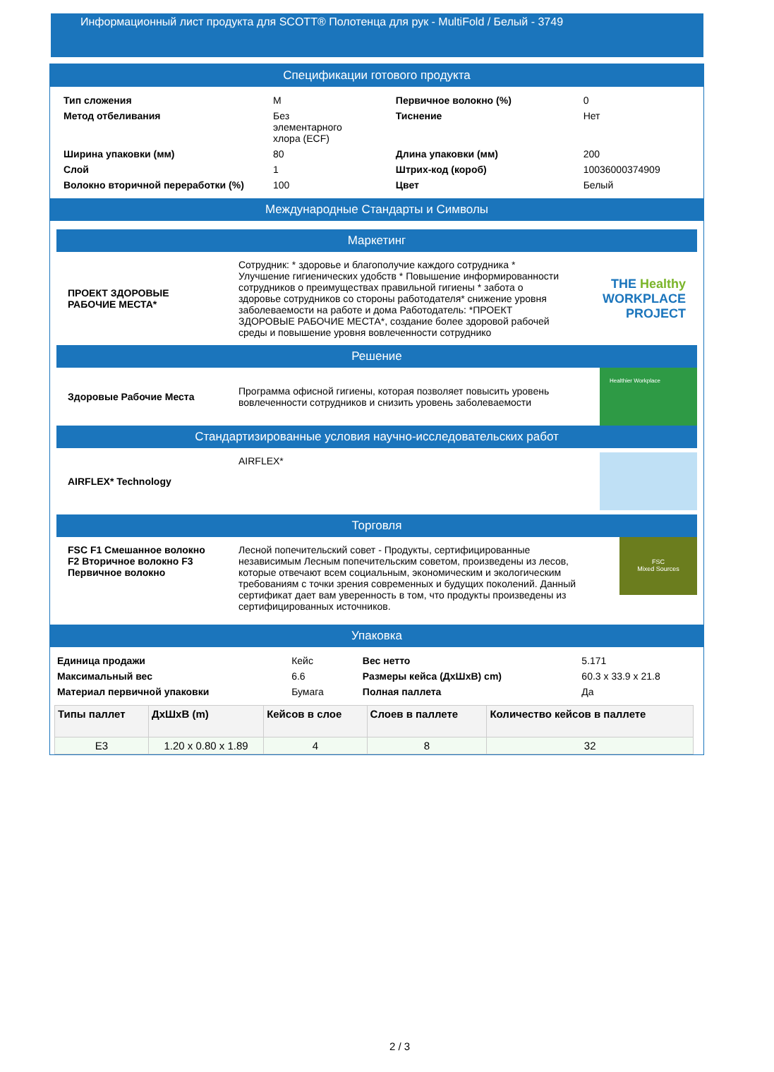Информационный лист продукта для SCOTT® Полотенца для рук - MultiFold / Белый - 3749
Спецификации готового продукта
| Тип сложения | M | Первичное волокно (%) | 0 |
| Метод отбеливания | Без элементарного хлора (ECF) | Тиснение | Нет |
| Ширина упаковки (мм) | 80 | Длина упаковки (мм) | 200 |
| Слой | 1 | Штрих-код (короб) | 10036000374909 |
| Волокно вторичной переработки (%) | 100 | Цвет | Белый |
Международные Стандарты и Символы
Маркетинг
| ПРОЕКТ ЗДОРОВЫЕ РАБОЧИЕ МЕСТА* | Сотрудник: * здоровье и благополучие каждого сотрудника * Улучшение гигиенических удобств * Повышение информированности сотрудников о преимуществах правильной гигиены * забота о здоровье сотрудников со стороны работодателя* снижение уровня заболеваемости на работе и дома Работодатель: *ПРОЕКТ ЗДОРОВЫЕ РАБОЧИЕ МЕСТА*, создание более здоровой рабочей среды и повышение уровня вовлеченности сотруднико | THE Healthy WORKPLACE PROJECT |
Решение
| Здоровые Рабочие Места | Программа офисной гигиены, которая позволяет повысить уровень вовлеченности сотрудников и снизить уровень заболеваемости | Healthier Workplace |
Стандартизированные условия научно-исследовательских работ
| AIRFLEX* Technology | AIRFLEX* | |
Торговля
| FSC F1 Смешанное волокно F2 Вторичное волокно F3 Первичное волокно | Лесной попечительский совет - Продукты, сертифицированные независимым Лесным попечительским советом, произведены из лесов, которые отвечают всем социальным, экономическим и экологическим требованиям с точки зрения современных и будущих поколений. Данный сертификат дает вам уверенность в том, что продукты произведены из сертифицированных источников. | FSC Mixed Sources |
Упаковка
| Единица продажи | Кейс | Вес нетто | 5.171 |
| Максимальный вес | 6.6 | Размеры кейса (ДхШхВ) cm) | 60.3 x 33.9 x 21.8 |
| Материал первичной упаковки | Бумага | Полная паллета | Да |
| Типы паллет | ДхШхВ (m) | Кейсов в слое | Слоев в паллете | Количество кейсов в паллете |
| --- | --- | --- | --- | --- |
| E3 | 1.20 x 0.80 x 1.89 | 4 | 8 | 32 |
2 / 3